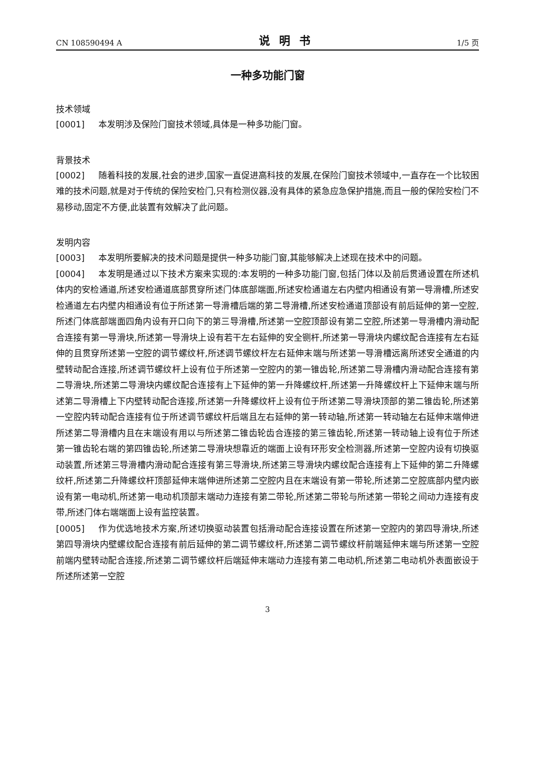CN 108590494 A 说明书 1/5 页
一种多功能门窗
技术领域
[0001] 本发明涉及保险门窗技术领域,具体是一种多功能门窗。
背景技术
[0002] 随着科技的发展,社会的进步,国家一直促进高科技的发展,在保险门窗技术领域中,一直存在一个比较困难的技术问题,就是对于传统的保险安检门,只有检测仪器,没有具体的紧急应急保护措施,而且一般的保险安检门不易移动,固定不方便,此装置有效解决了此问题。
发明内容
[0003] 本发明所要解决的技术问题是提供一种多功能门窗,其能够解决上述现在技术中的问题。
[0004] 本发明是通过以下技术方案来实现的:本发明的一种多功能门窗,包括门体以及前后贯通设置在所述机体内的安检通道,所述安检通道底部贯穿所述门体底部端面,所述安检通道左右内壁内相通设有第一导滑槽,所述安检通道左右内壁内相通设有位于所述第一导滑槽后端的第二导滑槽,所述安检通道顶部设有前后延伸的第一空腔,所述门体底部端面四角内设有开口向下的第三导滑槽,所述第一空腔顶部设有第二空腔,所述第一导滑槽内滑动配合连接有第一导滑块,所述第一导滑块上设有若干左右延伸的安全铡杆,所述第一导滑块内螺纹配合连接有左右延伸的且贯穿所述第一空腔的调节螺纹杆,所述调节螺纹杆左右延伸末端与所述第一导滑槽远离所述安全通道的内壁转动配合连接,所述调节螺纹杆上设有位于所述第一空腔内的第一锥齿轮,所述第二导滑槽内滑动配合连接有第二导滑块,所述第二导滑块内螺纹配合连接有上下延伸的第一升降螺纹杆,所述第一升降螺纹杆上下延伸末端与所述第二导滑槽上下内壁转动配合连接,所述第一升降螺纹杆上设有位于所述第二导滑块顶部的第二锥齿轮,所述第一空腔内转动配合连接有位于所述调节螺纹杆后端且左右延伸的第一转动轴,所述第一转动轴左右延伸末端伸进所述第二导滑槽内且在末端设有用以与所述第二锥齿轮齿合连接的第三锥齿轮,所述第一转动轴上设有位于所述第一锥齿轮右端的第四锥齿轮,所述第二导滑块想靠近的端面上设有环形安全检测器,所述第一空腔内设有切换驱动装置,所述第三导滑槽内滑动配合连接有第三导滑块,所述第三导滑块内螺纹配合连接有上下延伸的第二升降螺纹杆,所述第二升降螺纹杆顶部延伸末端伸进所述第二空腔内且在末端设有第一带轮,所述第二空腔底部内壁内嵌设有第一电动机,所述第一电动机顶部末端动力连接有第二带轮,所述第二带轮与所述第一带轮之间动力连接有皮带,所述门体右端端面上设有监控装置。
[0005] 作为优选地技术方案,所述切换驱动装置包括滑动配合连接设置在所述第一空腔内的第四导滑块,所述第四导滑块内壁螺纹配合连接有前后延伸的第二调节螺纹杆,所述第二调节螺纹杆前端延伸末端与所述第一空腔前端内壁转动配合连接,所述第二调节螺纹杆后端延伸末端动力连接有第二电动机,所述第二电动机外表面嵌设于所述所述第一空腔
3